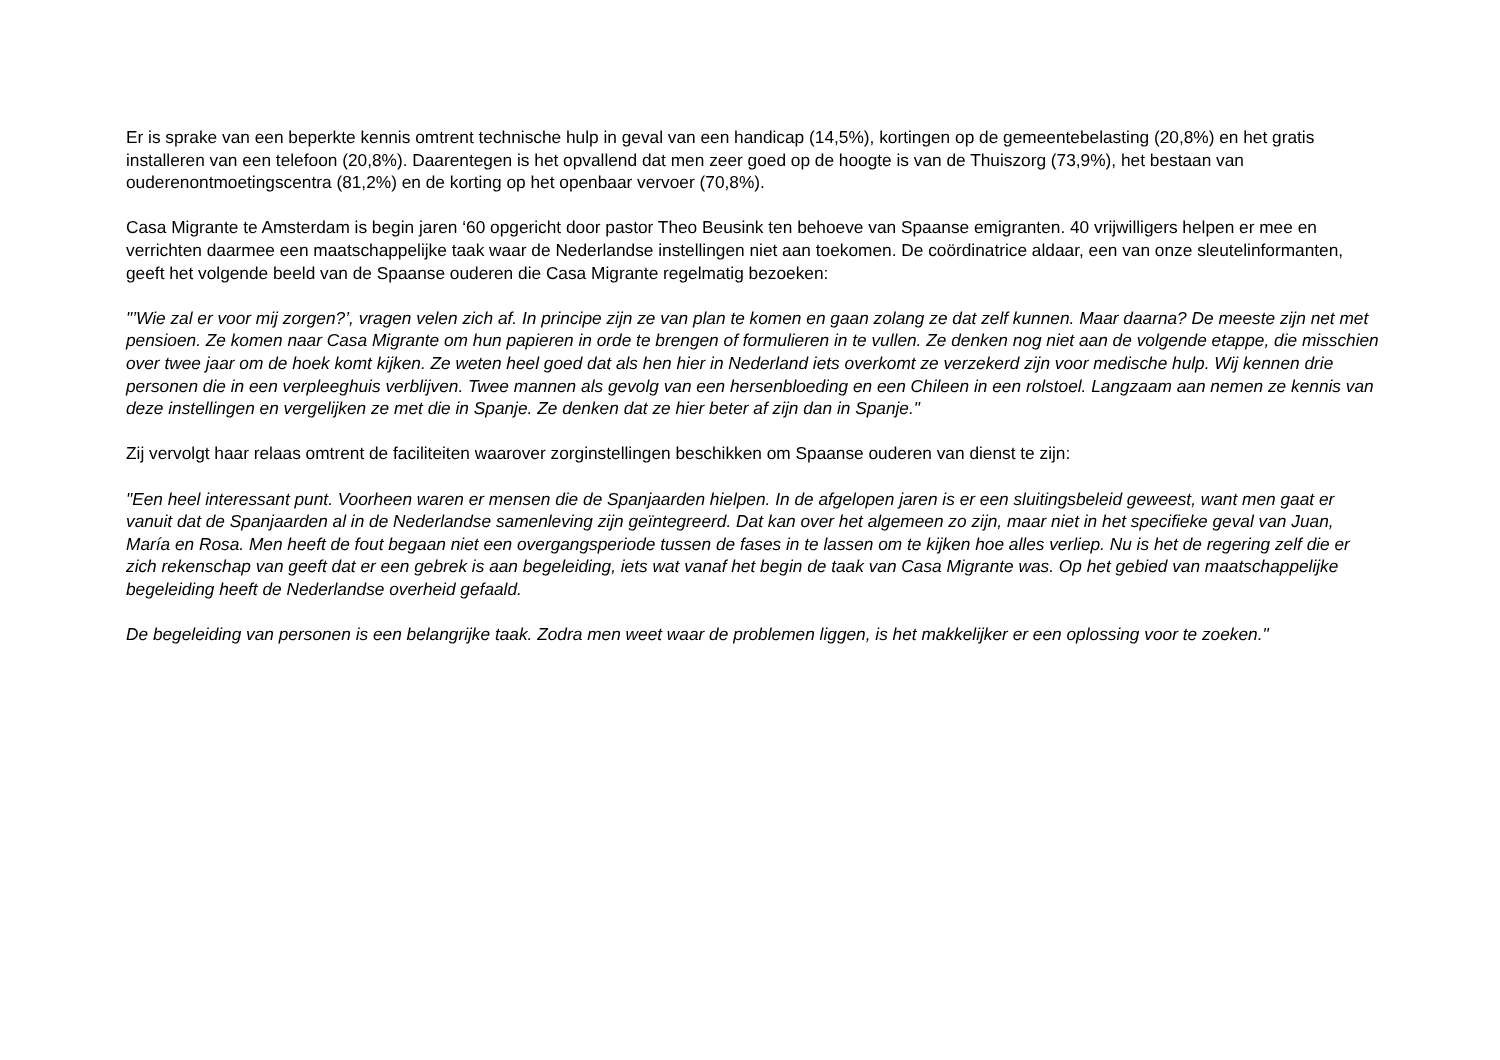Er is sprake van een beperkte kennis omtrent technische hulp in geval van een handicap (14,5%), kortingen op de gemeentebelasting (20,8%) en het gratis installeren van een telefoon (20,8%). Daarentegen is het opvallend dat men zeer goed op de hoogte is van de Thuiszorg (73,9%), het bestaan van ouderenontmoetingscentra (81,2%) en de korting op het openbaar vervoer (70,8%).
Casa Migrante te Amsterdam is begin jaren ‘60 opgericht door pastor Theo Beusink ten behoeve van Spaanse emigranten. 40 vrijwilligers helpen er mee en verrichten daarmee een maatschappelijke taak waar de Nederlandse instellingen niet aan toekomen. De coördinatrice aldaar, een van onze sleutelinformanten, geeft het volgende beeld van de Spaanse ouderen die Casa Migrante regelmatig bezoeken:
"’Wie zal er voor mij zorgen?’, vragen velen zich af. In principe zijn ze van plan te komen en gaan zolang ze dat zelf kunnen. Maar daarna? De meeste zijn net met pensioen. Ze komen naar Casa Migrante om hun papieren in orde te brengen of formulieren in te vullen. Ze denken nog niet aan de volgende etappe, die misschien over twee jaar om de hoek komt kijken. Ze weten heel goed dat als hen hier in Nederland iets overkomt ze verzekerd zijn voor medische hulp. Wij kennen drie personen die in een verpleeghuis verblijven. Twee mannen als gevolg van een hersenbloeding en een Chileen in een rolstoel. Langzaam aan nemen ze kennis van deze instellingen en vergelijken ze met die in Spanje. Ze denken dat ze hier beter af zijn dan in Spanje."
Zij vervolgt haar relaas omtrent de faciliteiten waarover zorginstellingen beschikken om Spaanse ouderen van dienst te zijn:
"Een heel interessant punt. Voorheen waren er mensen die de Spanjaarden hielpen. In de afgelopen jaren is er een sluitingsbeleid geweest, want men gaat er vanuit dat de Spanjaarden al in de Nederlandse samenleving zijn geïntegreerd. Dat kan over het algemeen zo zijn, maar niet in het specifieke geval van Juan, María en Rosa. Men heeft de fout begaan niet een overgangsperiode tussen de fases in te lassen om te kijken hoe alles verliep. Nu is het de regering zelf die er zich rekenschap van geeft dat er een gebrek is aan begeleiding, iets wat vanaf het begin de taak van Casa Migrante was. Op het gebied van maatschappelijke begeleiding heeft de Nederlandse overheid gefaald.
De begeleiding van personen is een belangrijke taak. Zodra men weet waar de problemen liggen, is het makkelijker er een oplossing voor te zoeken."